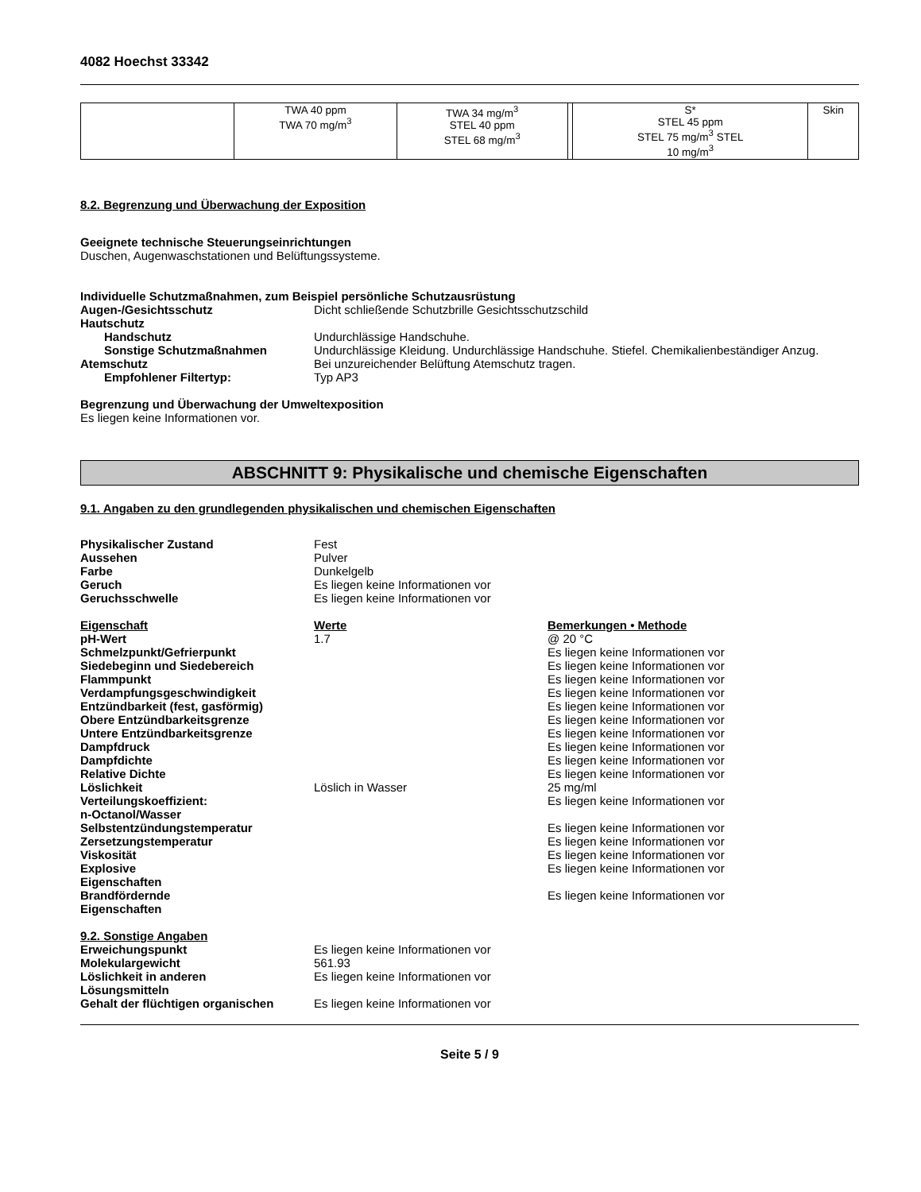4082 Hoechst 33342
| | TWA 40 ppm TWA 70 mg/m<sup>3</sup> | TWA 34 mg/m<sup>3</sup> STEL 40 ppm STEL 68 mg/m<sup>3</sup> | | S* STEL 45 ppm STEL 75 mg/m<sup>3</sup> STEL 10 mg/m<sup>3</sup> | Skin |
8.2. Begrenzung und Überwachung der Exposition
Geeignete technische Steuerungseinrichtungen
Duschen, Augenwaschstationen und Belüftungssysteme.
Individuelle Schutzmaßnahmen, zum Beispiel persönliche Schutzausrüstung
Augen-/Gesichtsschutz Dicht schließende Schutzbrille Gesichtsschutzschild
Hautschutz
Handschutz Undurchlässige Handschuhe.
Sonstige Schutzmaßnahmen Undurchlässige Kleidung. Undurchlässige Handschuhe. Stiefel. Chemikalienbeständiger Anzug.
Atemschutz Bei unzureichender Belüftung Atemschutz tragen.
Empfohlener Filtertyp: Typ AP3
Begrenzung und Überwachung der Umweltexposition
Es liegen keine Informationen vor.
ABSCHNITT 9: Physikalische und chemische Eigenschaften
9.1. Angaben zu den grundlegenden physikalischen und chemischen Eigenschaften
Physikalischer Zustand Fest
Aussehen Pulver
Farbe Dunkelgelb
Geruch Es liegen keine Informationen vor
Geruchsschwelle Es liegen keine Informationen vor
Eigenschaft Werte Bemerkungen • Methode
pH-Wert 1.7 @ 20 °C
Schmelzpunkt/Gefrierpunkt Es liegen keine Informationen vor
Siedebeginn und Siedebereich Es liegen keine Informationen vor
Flammpunkt Es liegen keine Informationen vor
Verdampfungsgeschwindigkeit Es liegen keine Informationen vor
Entzündbarkeit (fest, gasförmig) Es liegen keine Informationen vor
Obere Entzündbarkeitsgrenze Es liegen keine Informationen vor
Untere Entzündbarkeitsgrenze Es liegen keine Informationen vor
Dampfdruck Es liegen keine Informationen vor
Dampfdichte Es liegen keine Informationen vor
Relative Dichte Es liegen keine Informationen vor
Löslichkeit Löslich in Wasser 25 mg/ml
Verteilungskoeffizient:
n-Octanol/Wasser
Es liegen keine Informationen vor
Selbstentzündungstemperatur Es liegen keine Informationen vor
Zersetzungstemperatur Es liegen keine Informationen vor
Viskosität Es liegen keine Informationen vor
Explosive
Eigenschaften
Es liegen keine Informationen vor
Brandfördernde
Eigenschaften
Es liegen keine Informationen vor
9.2. Sonstige Angaben
Erweichungspunkt Es liegen keine Informationen vor
Molekulargewicht 561.93
Löslichkeit in anderen
Lösungsmitteln
Es liegen keine Informationen vor
Gehalt der flüchtigen organischen
Es liegen keine Informationen vor
Seite 5 / 9